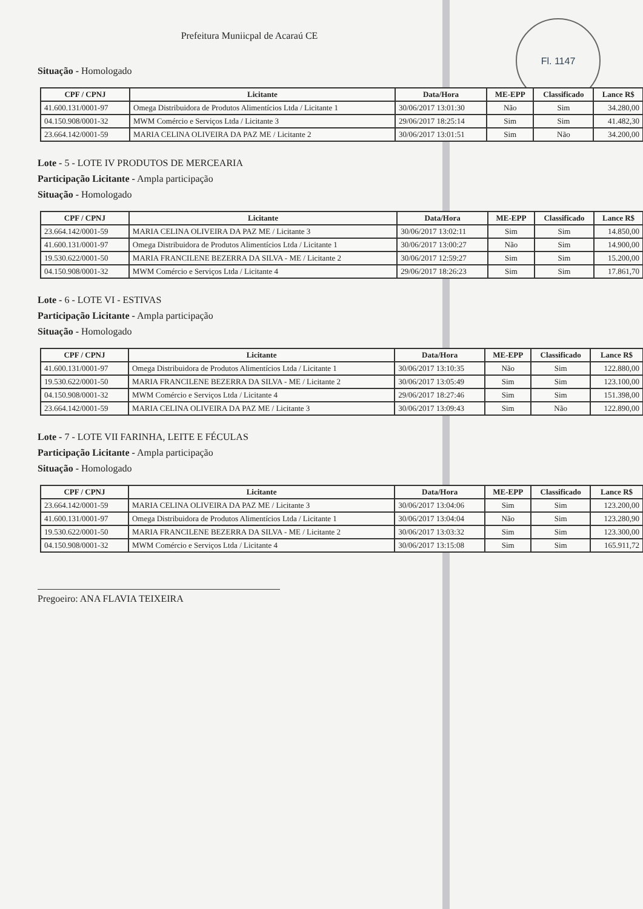Fl. 1147
Prefeitura Muniicpal de Acaraú CE
Situação - Homologado
| CPF / CPNJ | Licitante | Data/Hora | ME-EPP | Classificado | Lance R$ |
| --- | --- | --- | --- | --- | --- |
| 41.600.131/0001-97 | Omega Distribuidora de Produtos Alimentícios Ltda / Licitante 1 | 30/06/2017 13:01:30 | Não | Sim | 34.280,00 |
| 04.150.908/0001-32 | MWM Comércio e Serviços Ltda / Licitante 3 | 29/06/2017 18:25:14 | Sim | Sim | 41.482,30 |
| 23.664.142/0001-59 | MARIA CELINA OLIVEIRA DA PAZ ME / Licitante 2 | 30/06/2017 13:01:51 | Sim | Não | 34.200,00 |
Lote - 5 - LOTE IV PRODUTOS DE MERCEARIA
Participação Licitante - Ampla participação
Situação - Homologado
| CPF / CPNJ | Licitante | Data/Hora | ME-EPP | Classificado | Lance R$ |
| --- | --- | --- | --- | --- | --- |
| 23.664.142/0001-59 | MARIA CELINA OLIVEIRA DA PAZ ME / Licitante 3 | 30/06/2017 13:02:11 | Sim | Sim | 14.850,00 |
| 41.600.131/0001-97 | Omega Distribuidora de Produtos Alimentícios Ltda / Licitante 1 | 30/06/2017 13:00:27 | Não | Sim | 14.900,00 |
| 19.530.622/0001-50 | MARIA FRANCILENE BEZERRA DA SILVA - ME / Licitante 2 | 30/06/2017 12:59:27 | Sim | Sim | 15.200,00 |
| 04.150.908/0001-32 | MWM Comércio e Serviços Ltda / Licitante 4 | 29/06/2017 18:26:23 | Sim | Sim | 17.861,70 |
Lote - 6 - LOTE VI - ESTIVAS
Participação Licitante - Ampla participação
Situação - Homologado
| CPF / CPNJ | Licitante | Data/Hora | ME-EPP | Classificado | Lance R$ |
| --- | --- | --- | --- | --- | --- |
| 41.600.131/0001-97 | Omega Distribuidora de Produtos Alimentícios Ltda / Licitante 1 | 30/06/2017 13:10:35 | Não | Sim | 122.880,00 |
| 19.530.622/0001-50 | MARIA FRANCILENE BEZERRA DA SILVA - ME / Licitante 2 | 30/06/2017 13:05:49 | Sim | Sim | 123.100,00 |
| 04.150.908/0001-32 | MWM Comércio e Serviços Ltda / Licitante 4 | 29/06/2017 18:27:46 | Sim | Sim | 151.398,00 |
| 23.664.142/0001-59 | MARIA CELINA OLIVEIRA DA PAZ ME / Licitante 3 | 30/06/2017 13:09:43 | Sim | Não | 122.890,00 |
Lote - 7 - LOTE VII FARINHA, LEITE E FÉCULAS
Participação Licitante - Ampla participação
Situação - Homologado
| CPF / CPNJ | Licitante | Data/Hora | ME-EPP | Classificado | Lance R$ |
| --- | --- | --- | --- | --- | --- |
| 23.664.142/0001-59 | MARIA CELINA OLIVEIRA DA PAZ ME / Licitante 3 | 30/06/2017 13:04:06 | Sim | Sim | 123.200,00 |
| 41.600.131/0001-97 | Omega Distribuidora de Produtos Alimentícios Ltda / Licitante 1 | 30/06/2017 13:04:04 | Não | Sim | 123.280,90 |
| 19.530.622/0001-50 | MARIA FRANCILENE BEZERRA DA SILVA - ME / Licitante 2 | 30/06/2017 13:03:32 | Sim | Sim | 123.300,00 |
| 04.150.908/0001-32 | MWM Comércio e Serviços Ltda / Licitante 4 | 30/06/2017 13:15:08 | Sim | Sim | 165.911,72 |
Pregoeiro: ANA FLAVIA TEIXEIRA